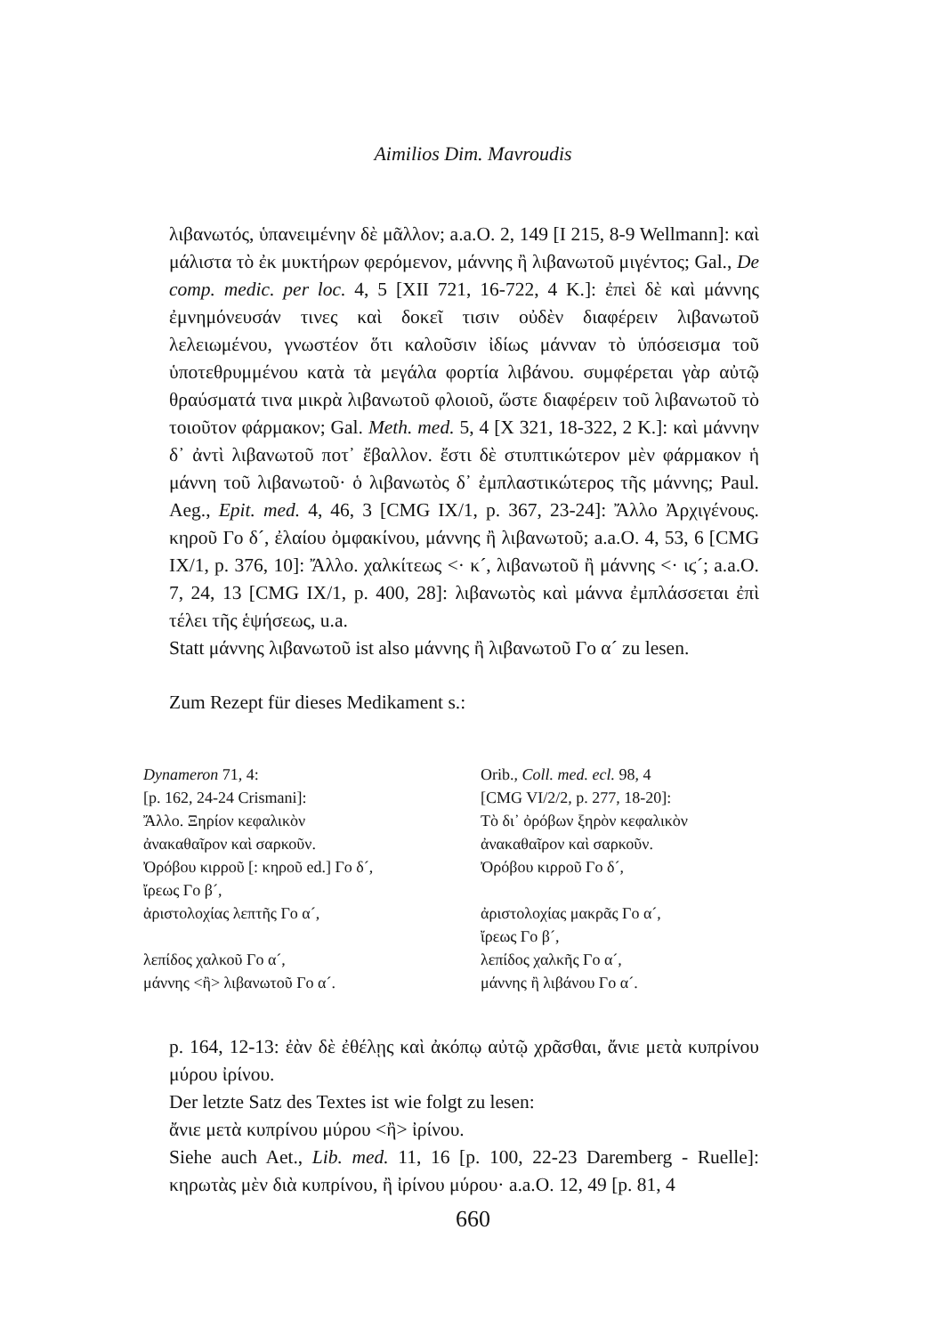Aimilios Dim. Mavroudis
λιβανωτός, ὑπανειμένην δὲ μᾶλλον; a.a.O. 2, 149 [I 215, 8-9 Wellmann]: καὶ μάλιστα τὸ ἐκ μυκτήρων φερόμενον, μάννης ἢ λιβανωτοῦ μιγέντος; Gal., De comp. medic. per loc. 4, 5 [XII 721, 16-722, 4 K.]: ἐπεὶ δὲ καὶ μάννης ἐμνημόνευσάν τινες καὶ δοκεῖ τισιν οὐδὲν διαφέρειν λιβανωτοῦ λελειωμένου, γνωστέον ὅτι καλοῦσιν ἰδίως μάνναν τὸ ὑπόσεισμα τοῦ ὑποτεθρυμμένου κατὰ τὰ μεγάλα φορτία λιβάνου. συμφέρεται γὰρ αὐτῷ θραύσματά τινα μικρὰ λιβανωτοῦ φλοιοῦ, ὥστε διαφέρειν τοῦ λιβανωτοῦ τὸ τοιοῦτον φάρμακον; Gal. Meth. med. 5, 4 [X 321, 18-322, 2 K.]: καὶ μάννην δ᾽ ἀντὶ λιβανωτοῦ ποτ᾽ ἔβαλλον. ἔστι δὲ στυπτικώτερον μὲν φάρμακον ἡ μάννη τοῦ λιβανωτοῦ· ὁ λιβανωτὸς δ᾽ ἐμπλαστικώτερος τῆς μάννης; Paul. Aeg., Epit. med. 4, 46, 3 [CMG IX/1, p. 367, 23-24]: Ἄλλο Ἀρχιγένους. κηροῦ Γο δ´, ἐλαίου ὀμφακίνου, μάννης ἢ λιβανωτοῦ; a.a.O. 4, 53, 6 [CMG IX/1, p. 376, 10]: Ἄλλο. χαλκίτεως <· κ´, λιβανωτοῦ ἢ μάννης <· ιϛ´; a.a.O. 7, 24, 13 [CMG IX/1, p. 400, 28]: λιβανωτὸς καὶ μάννα ἐμπλάσσεται ἐπὶ τέλει τῆς ἑψήσεως, u.a.
Statt μάννης λιβανωτοῦ ist also μάννης ἢ λιβανωτοῦ Γο α´ zu lesen.
Zum Rezept für dieses Medikament s.:
| Dynameron 71, 4: | Orib., Coll. med. ecl. 98, 4 |
| [p. 162, 24-24 Crismani]: | [CMG VI/2/2, p. 277, 18-20]: |
| Ἄλλο. Ξηρίον κεφαλικὸν | Τὸ δι᾽ ὀρόβων ξηρὸν κεφαλικὸν |
| ἀνακαθαῖρον καὶ σαρκοῦν. | ἀνακαθαῖρον καὶ σαρκοῦν. |
| Ὀρόβου κιρροῦ [: κηροῦ ed.] Γο δ´, | Ὀρόβου κιρροῦ Γο δ´, |
| ἴρεως Γο β´, | |
| ἀριστολοχίας λεπτῆς Γο α´, | ἀριστολοχίας μακρᾶς Γο α´, |
| | ἴρεως Γο β´, |
| λεπίδος χαλκοῦ Γο α´, | λεπίδος χαλκῆς Γο α´, |
| μάννης <ἢ> λιβανωτοῦ Γο α´. | μάννης ἢ λιβάνου Γο α´. |
p. 164, 12-13: ἐὰν δὲ ἐθέλῃς καὶ ἀκόπῳ αὐτῷ χρᾶσθαι, ἄνιε μετὰ κυπρίνου μύρου ἰρίνου.
Der letzte Satz des Textes ist wie folgt zu lesen:
ἄνιε μετὰ κυπρίνου μύρου <ἢ> ἰρίνου.
Siehe auch Aet., Lib. med. 11, 16 [p. 100, 22-23 Daremberg - Ruelle]: κηρωτὰς μὲν διὰ κυπρίνου, ἢ ἰρίνου μύρου· a.a.O. 12, 49 [p. 81, 4
660